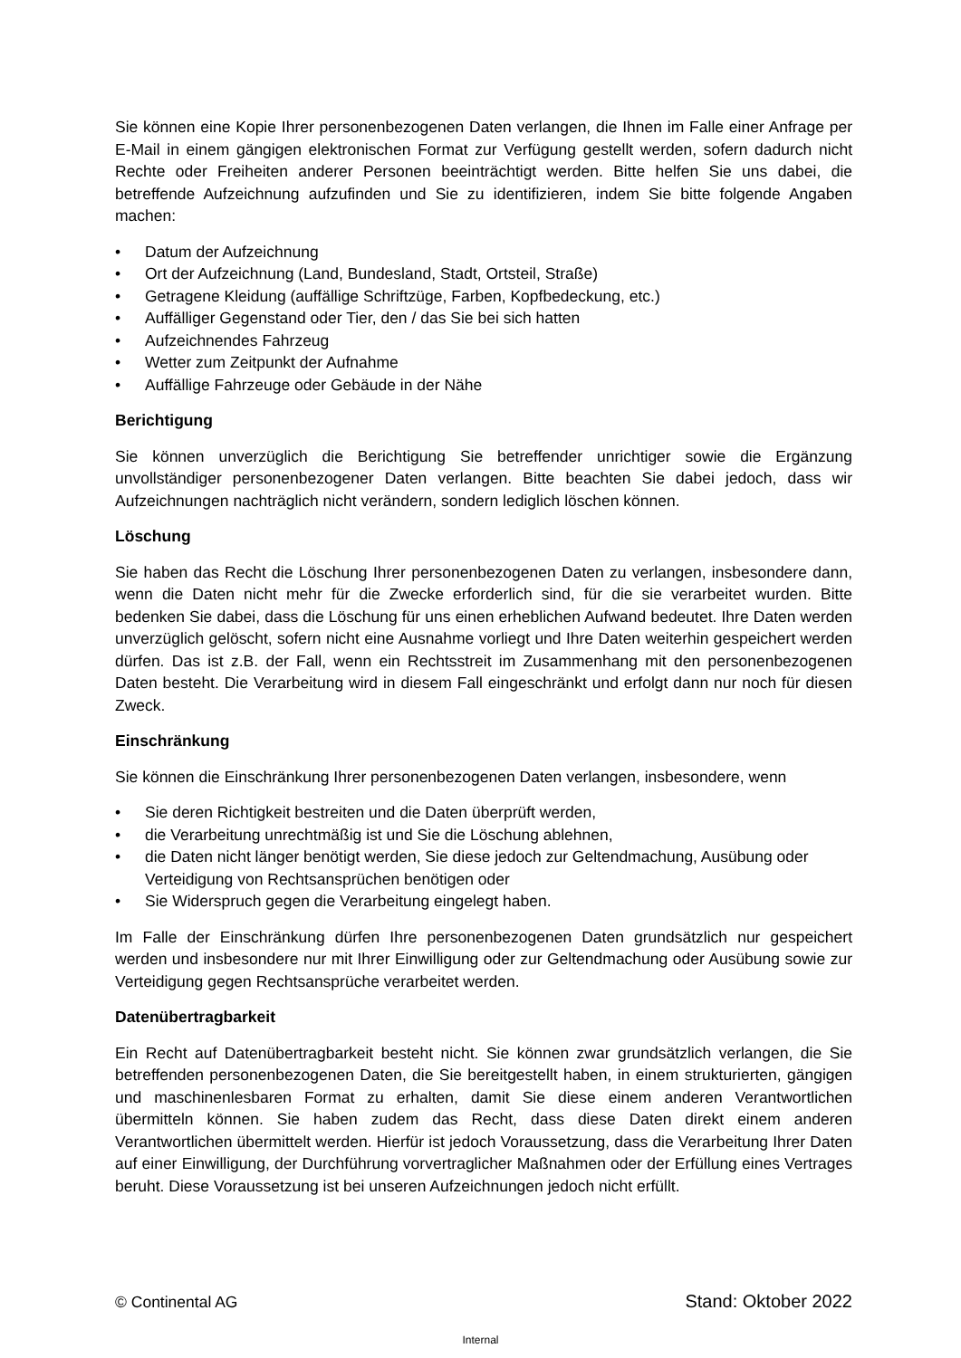Sie können eine Kopie Ihrer personenbezogenen Daten verlangen, die Ihnen im Falle einer Anfrage per E-Mail in einem gängigen elektronischen Format zur Verfügung gestellt werden, sofern dadurch nicht Rechte oder Freiheiten anderer Personen beeinträchtigt werden. Bitte helfen Sie uns dabei, die betreffende Aufzeichnung aufzufinden und Sie zu identifizieren, indem Sie bitte folgende Angaben machen:
• Datum der Aufzeichnung
• Ort der Aufzeichnung (Land, Bundesland, Stadt, Ortsteil, Straße)
• Getragene Kleidung (auffällige Schriftzüge, Farben, Kopfbedeckung, etc.)
• Auffälliger Gegenstand oder Tier, den / das Sie bei sich hatten
• Aufzeichnendes Fahrzeug
• Wetter zum Zeitpunkt der Aufnahme
• Auffällige Fahrzeuge oder Gebäude in der Nähe
Berichtigung
Sie können unverzüglich die Berichtigung Sie betreffender unrichtiger sowie die Ergänzung unvollständiger personenbezogener Daten verlangen. Bitte beachten Sie dabei jedoch, dass wir Aufzeichnungen nachträglich nicht verändern, sondern lediglich löschen können.
Löschung
Sie haben das Recht die Löschung Ihrer personenbezogenen Daten zu verlangen, insbesondere dann, wenn die Daten nicht mehr für die Zwecke erforderlich sind, für die sie verarbeitet wurden. Bitte bedenken Sie dabei, dass die Löschung für uns einen erheblichen Aufwand bedeutet. Ihre Daten werden unverzüglich gelöscht, sofern nicht eine Ausnahme vorliegt und Ihre Daten weiterhin gespeichert werden dürfen. Das ist z.B. der Fall, wenn ein Rechtsstreit im Zusammenhang mit den personenbezogenen Daten besteht. Die Verarbeitung wird in diesem Fall eingeschränkt und erfolgt dann nur noch für diesen Zweck.
Einschränkung
Sie können die Einschränkung Ihrer personenbezogenen Daten verlangen, insbesondere, wenn
• Sie deren Richtigkeit bestreiten und die Daten überprüft werden,
• die Verarbeitung unrechtmäßig ist und Sie die Löschung ablehnen,
• die Daten nicht länger benötigt werden, Sie diese jedoch zur Geltendmachung, Ausübung oder Verteidigung von Rechtsansprüchen benötigen oder
• Sie Widerspruch gegen die Verarbeitung eingelegt haben.
Im Falle der Einschränkung dürfen Ihre personenbezogenen Daten grundsätzlich nur gespeichert werden und insbesondere nur mit Ihrer Einwilligung oder zur Geltendmachung oder Ausübung sowie zur Verteidigung gegen Rechtsansprüche verarbeitet werden.
Datenübertragbarkeit
Ein Recht auf Datenübertragbarkeit besteht nicht. Sie können zwar grundsätzlich verlangen, die Sie betreffenden personenbezogenen Daten, die Sie bereitgestellt haben, in einem strukturierten, gängigen und maschinenlesbaren Format zu erhalten, damit Sie diese einem anderen Verantwortlichen übermitteln können. Sie haben zudem das Recht, dass diese Daten direkt einem anderen Verantwortlichen übermittelt werden. Hierfür ist jedoch Voraussetzung, dass die Verarbeitung Ihrer Daten auf einer Einwilligung, der Durchführung vorvertraglicher Maßnahmen oder der Erfüllung eines Vertrages beruht. Diese Voraussetzung ist bei unseren Aufzeichnungen jedoch nicht erfüllt.
© Continental AG Stand: Oktober 2022
Internal